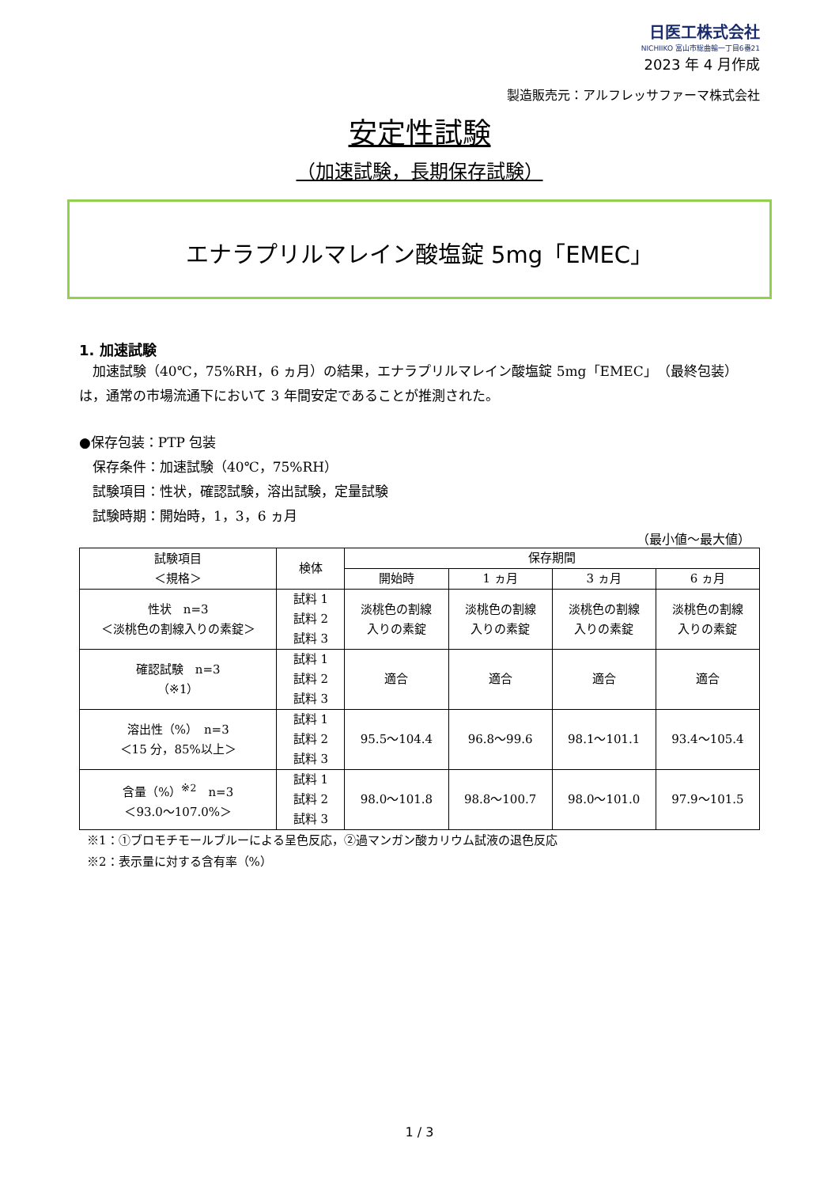日医工株式会社
NICHIIKO 富山市総曲輪一丁目6番21
2023 年 4 月作成
製造販売元：アルフレッサファーマ株式会社
安定性試験
（加速試験，長期保存試験）
エナラプリルマレイン酸塩錠 5mg「EMEC」
1. 加速試験
　加速試験（40℃，75%RH，6 ヵ月）の結果，エナラプリルマレイン酸塩錠 5mg「EMEC」（最終包装）は，通常の市場流通下において 3 年間安定であることが推測された。
●保存包装：PTP 包装
　保存条件：加速試験（40℃，75%RH）
　試験項目：性状，確認試験，溶出試験，定量試験
　試験時期：開始時，1，3，6 ヵ月
（最小値～最大値）
| 試験項目 ＜規格＞ | 検体 | 保存期間 | | | |
| --- | --- | --- | --- | --- | --- |
| | | 開始時 | 1 ヵ月 | 3 ヵ月 | 6 ヵ月 |
| 性状 n=3 ＜淡桃色の割線入りの素錠＞ | 試料 1 試料 2 試料 3 | 淡桃色の割線 入りの素錠 | 淡桃色の割線 入りの素錠 | 淡桃色の割線 入りの素錠 | 淡桃色の割線 入りの素錠 |
| 確認試験 n=3 （※1） | 試料 1 試料 2 試料 3 | 適合 | 適合 | 適合 | 適合 |
| 溶出性（%） n=3 ＜15 分，85%以上＞ | 試料 1 試料 2 試料 3 | 95.5～104.4 | 96.8～99.6 | 98.1～101.1 | 93.4～105.4 |
| 含量（%）<sup>※2</sup> n=3 ＜93.0～107.0%＞ | 試料 1 試料 2 試料 3 | 98.0～101.8 | 98.8～100.7 | 98.0～101.0 | 97.9～101.5 |
※1：①ブロモチモールブルーによる呈色反応，②過マンガン酸カリウム試液の退色反応
※2：表示量に対する含有率（%）
1 / 3